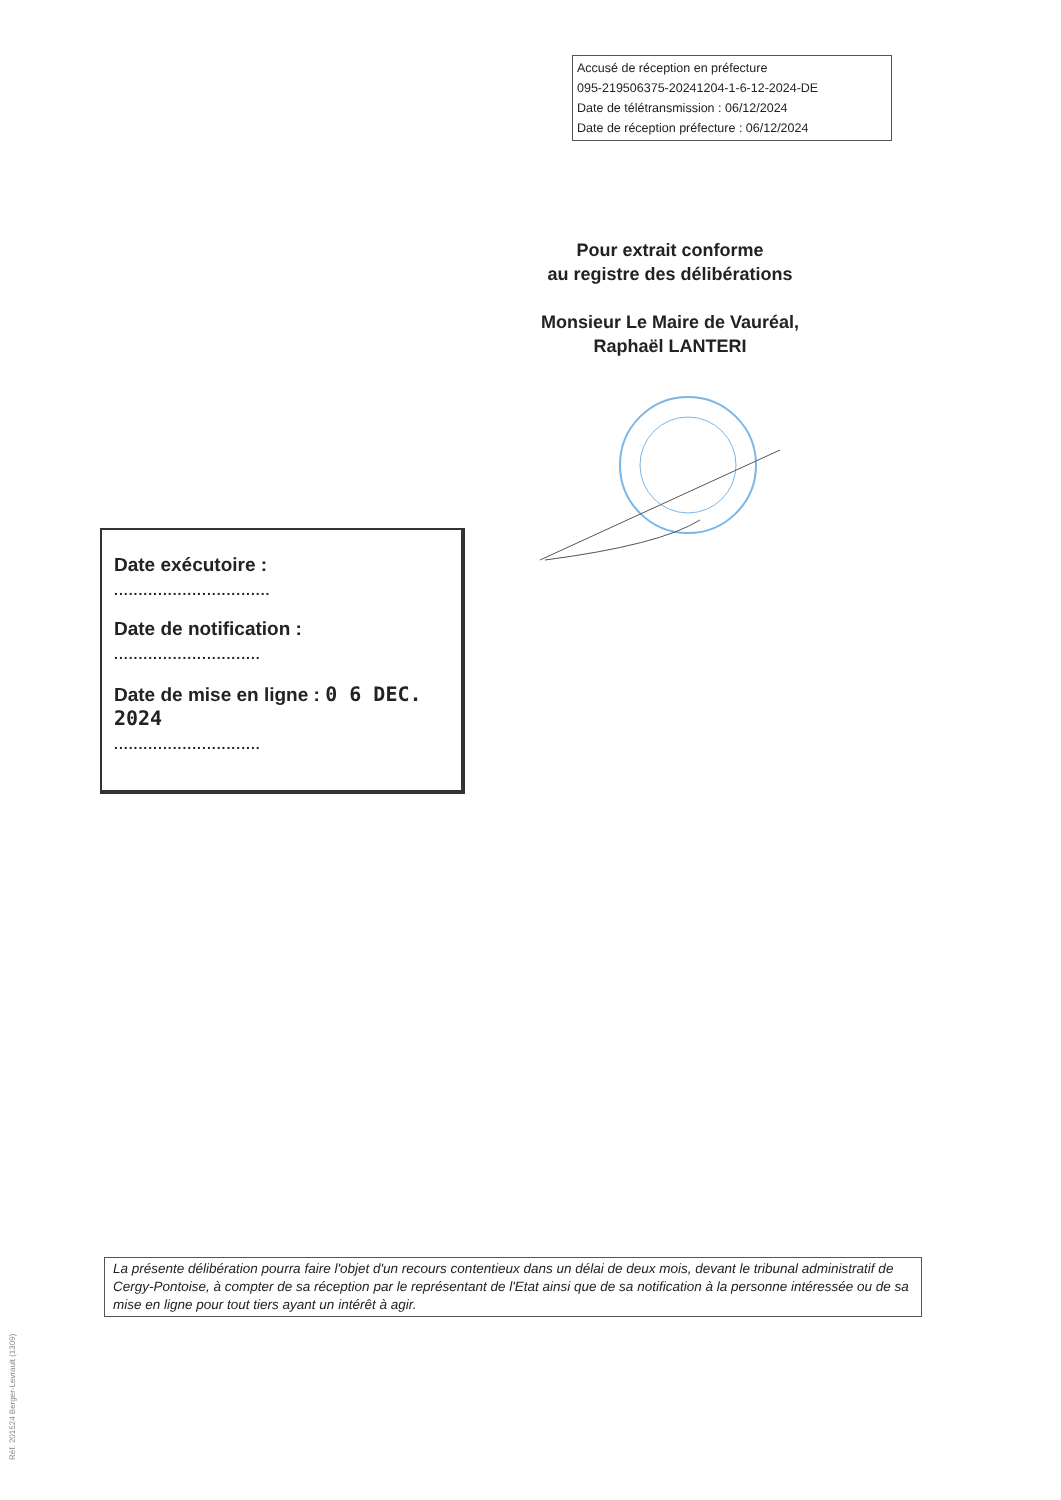Accusé de réception en préfecture
095-219506375-20241204-1-6-12-2024-DE
Date de télétransmission : 06/12/2024
Date de réception préfecture : 06/12/2024
Pour extrait conforme
au registre des délibérations
Monsieur Le Maire de Vauréal,
Raphaël LANTERI
Date exécutoire :
................................
Date de notification :
..............................
Date de mise en ligne : 0 6 DEC. 2024
..............................
La présente délibération pourra faire l'objet d'un recours contentieux dans un délai de deux mois, devant le tribunal administratif de Cergy-Pontoise, à compter de sa réception par le représentant de l'Etat ainsi que de sa notification à la personne intéressée ou de sa mise en ligne pour tout tiers ayant un intérêt à agir.
Réf. 201524 Berger-Levrault (1309)